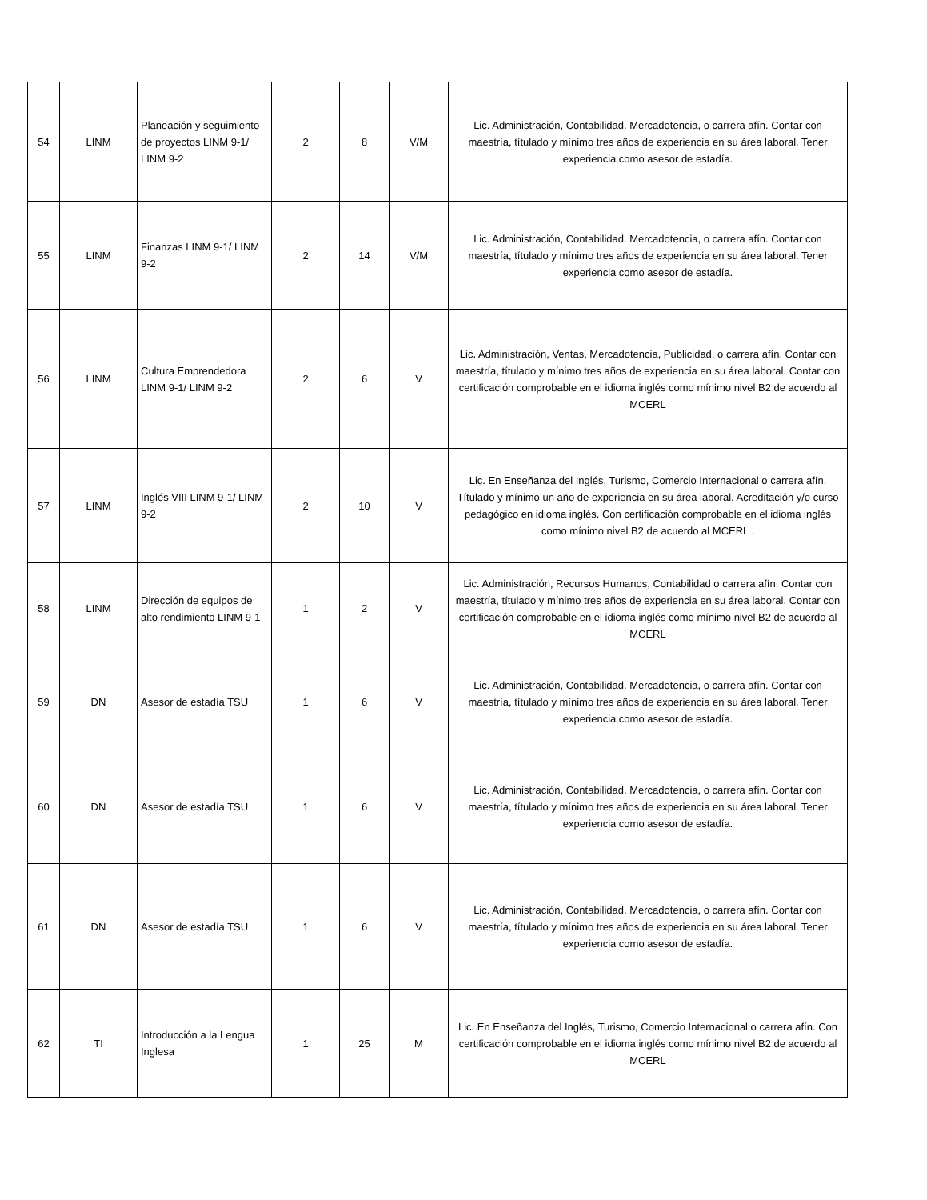| 54 | LINM | Planeación y seguimiento de proyectos LINM 9-1/ LINM 9-2 | 2 | 8 | V/M | Lic. Administración, Contabilidad. Mercadotencia, o carrera afín. Contar con maestría, títulado y mínimo tres años de experiencia en su área laboral. Tener experiencia como asesor de estadía. |
| 55 | LINM | Finanzas LINM 9-1/ LINM 9-2 | 2 | 14 | V/M | Lic. Administración, Contabilidad. Mercadotencia, o carrera afín. Contar con maestría, títulado y mínimo tres años de experiencia en su área laboral. Tener experiencia como asesor de estadía. |
| 56 | LINM | Cultura Emprendedora LINM 9-1/ LINM 9-2 | 2 | 6 | V | Lic. Administración, Ventas, Mercadotencia, Publicidad, o carrera afín. Contar con maestría, títulado y mínimo tres años de experiencia en su área laboral. Contar con certificación comprobable en el idioma inglés como mínimo nivel B2 de acuerdo al MCERL |
| 57 | LINM | Inglés VIII LINM 9-1/ LINM 9-2 | 2 | 10 | V | Lic. En Enseñanza del Inglés, Turismo, Comercio Internacional o carrera afín. Títulado y mínimo un año de experiencia en su área laboral. Acreditación y/o curso pedagógico en idioma inglés. Con certificación comprobable en el idioma inglés como mínimo nivel B2 de acuerdo al MCERL . |
| 58 | LINM | Dirección de equipos de alto rendimiento LINM 9-1 | 1 | 2 | V | Lic. Administración, Recursos Humanos, Contabilidad o carrera afín. Contar con maestría, títulado y mínimo tres años de experiencia en su área laboral. Contar con certificación comprobable en el idioma inglés como mínimo nivel B2 de acuerdo al MCERL |
| 59 | DN | Asesor de estadía TSU | 1 | 6 | V | Lic. Administración, Contabilidad. Mercadotencia, o carrera afín. Contar con maestría, títulado y mínimo tres años de experiencia en su área laboral. Tener experiencia como asesor de estadía. |
| 60 | DN | Asesor de estadía TSU | 1 | 6 | V | Lic. Administración, Contabilidad. Mercadotencia, o carrera afín. Contar con maestría, títulado y mínimo tres años de experiencia en su área laboral. Tener experiencia como asesor de estadía. |
| 61 | DN | Asesor de estadía TSU | 1 | 6 | V | Lic. Administración, Contabilidad. Mercadotencia, o carrera afín. Contar con maestría, títulado y mínimo tres años de experiencia en su área laboral. Tener experiencia como asesor de estadía. |
| 62 | TI | Introducción a la Lengua Inglesa | 1 | 25 | M | Lic. En Enseñanza del Inglés, Turismo, Comercio Internacional o carrera afín. Con certificación comprobable en el idioma inglés como mínimo nivel B2 de acuerdo al MCERL |